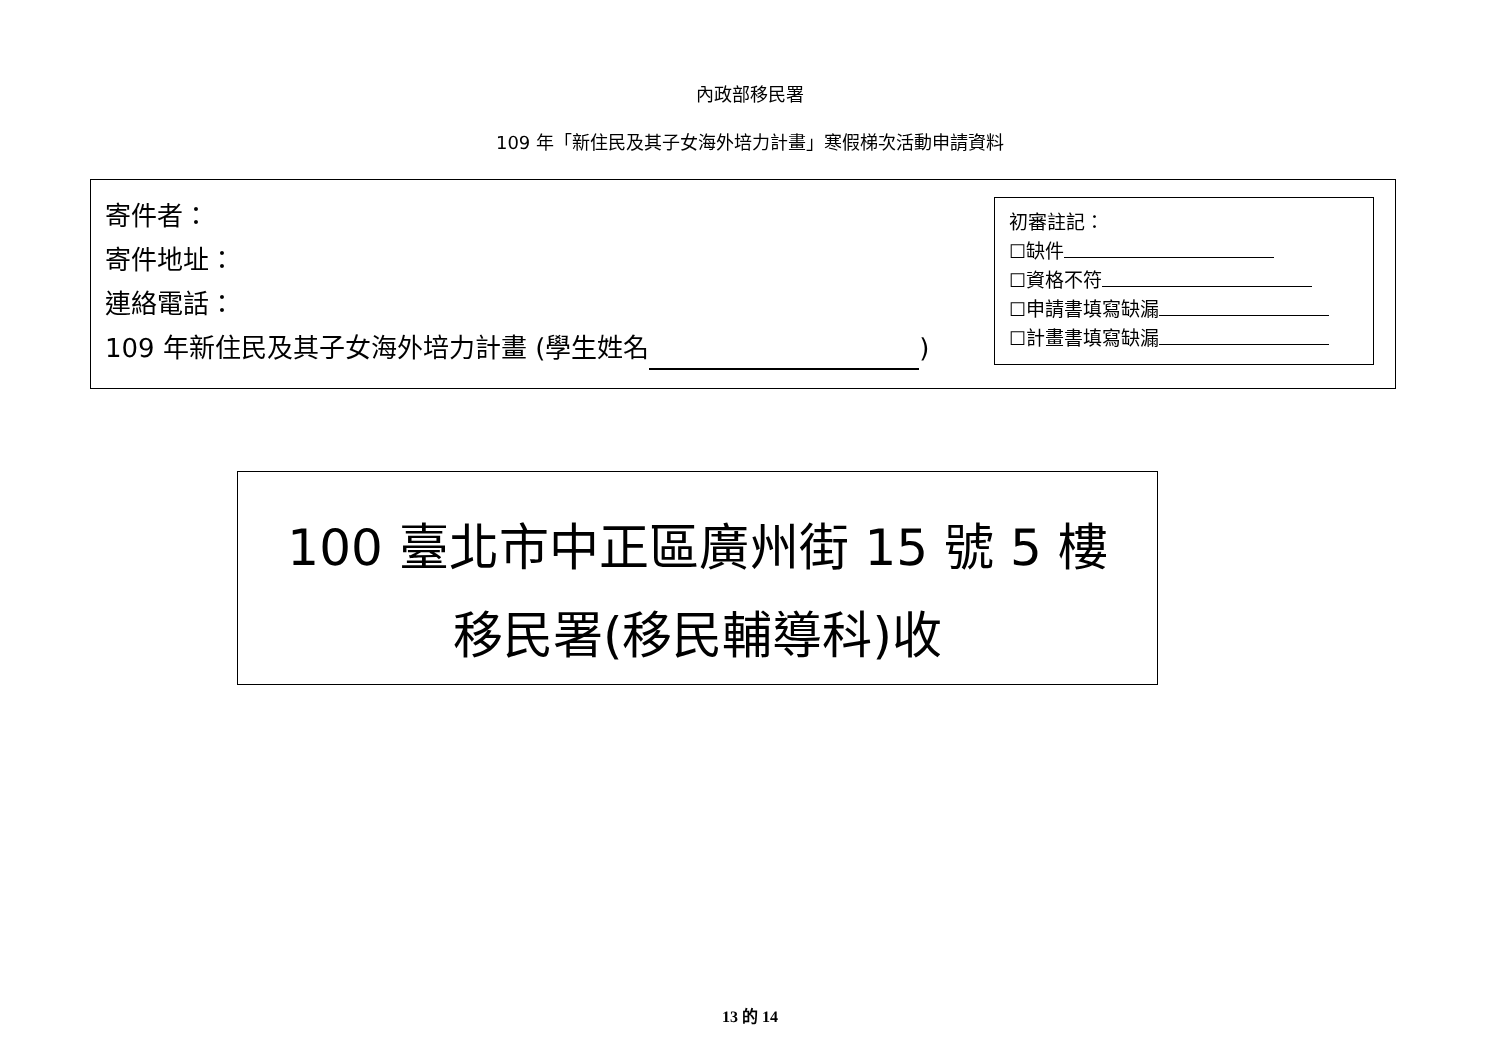內政部移民署
109 年「新住民及其子女海外培力計畫」寒假梯次活動申請資料
寄件者：
寄件地址：
連絡電話：
109 年新住民及其子女海外培力計畫 (學生姓名 )
初審註記：
☐缺件
☐資格不符
☐申請書填寫缺漏
☐計畫書填寫缺漏
100 臺北市中正區廣州街 15 號 5 樓
移民署(移民輔導科)收
13 的 14